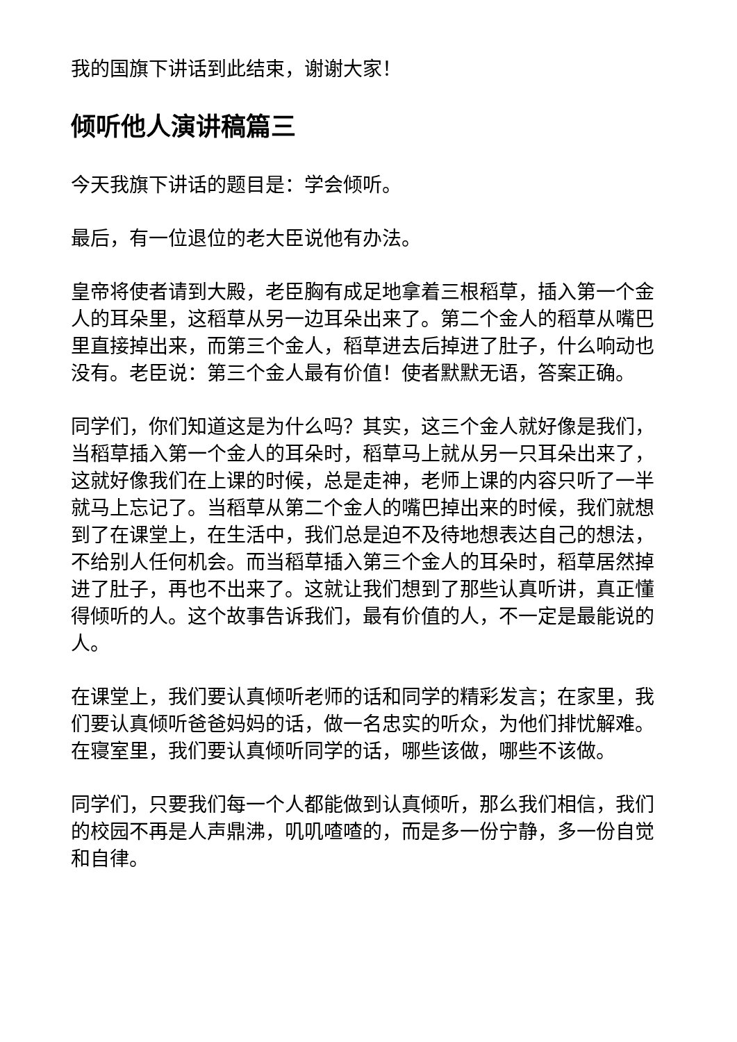我的国旗下讲话到此结束，谢谢大家！
倾听他人演讲稿篇三
今天我旗下讲话的题目是：学会倾听。
最后，有一位退位的老大臣说他有办法。
皇帝将使者请到大殿，老臣胸有成足地拿着三根稻草，插入第一个金人的耳朵里，这稻草从另一边耳朵出来了。第二个金人的稻草从嘴巴里直接掉出来，而第三个金人，稻草进去后掉进了肚子，什么响动也没有。老臣说：第三个金人最有价值！使者默默无语，答案正确。
同学们，你们知道这是为什么吗？其实，这三个金人就好像是我们，当稻草插入第一个金人的耳朵时，稻草马上就从另一只耳朵出来了，这就好像我们在上课的时候，总是走神，老师上课的内容只听了一半就马上忘记了。当稻草从第二个金人的嘴巴掉出来的时候，我们就想到了在课堂上，在生活中，我们总是迫不及待地想表达自己的想法，不给别人任何机会。而当稻草插入第三个金人的耳朵时，稻草居然掉进了肚子，再也不出来了。这就让我们想到了那些认真听讲，真正懂得倾听的人。这个故事告诉我们，最有价值的人，不一定是最能说的人。
在课堂上，我们要认真倾听老师的话和同学的精彩发言；在家里，我们要认真倾听爸爸妈妈的话，做一名忠实的听众，为他们排忧解难。在寝室里，我们要认真倾听同学的话，哪些该做，哪些不该做。
同学们，只要我们每一个人都能做到认真倾听，那么我们相信，我们的校园不再是人声鼎沸，叽叽喳喳的，而是多一份宁静，多一份自觉和自律。